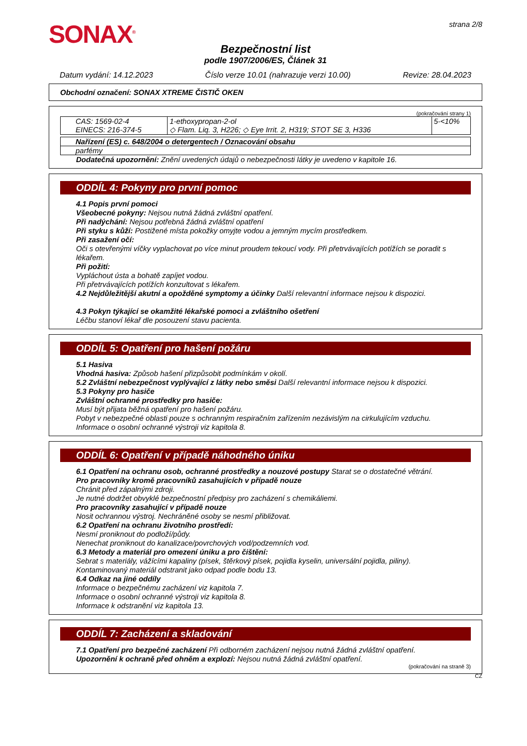SONAX<sup>®</sup>
strana 2/8
Bezpečnostní list
podle 1907/2006/ES, Článek 31
Datum vydání: 14.12.2023 Číslo verze 10.01 (nahrazuje verzi 10.00) Revize: 28.04.2023
Obchodní označení: SONAX XTREME ČISTIČ OKEN
(pokračování strany 1)
| CAS: 1569-02-4 EINECS: 216-374-5 | 1-ethoxypropan-2-ol ◇ Flam. Liq. 3, H226; ◇ Eye Irrit. 2, H319; STOT SE 3, H336 | 5-<10% |
| Nařízení (ES) c. 648/2004 o detergentech / Oznacování obsahu |
| parfémy |
Dodatečná upozornění: Znění uvedených údajů o nebezpečnosti látky je uvedeno v kapitole 16.
ODDÍL 4: Pokyny pro první pomoc
4.1 Popis první pomoci
Všeobecné pokyny: Nejsou nutná žádná zvláštní opatření.
Při nadýchání: Nejsou potřebná žádná zvláštní opatření
Při styku s kůží: Postižené místa pokožky omyjte vodou a jemným mycím prostředkem.
Při zasažení očí:
Oči s otevřenými víčky vyplachovat po více minut proudem tekoucí vody. Při přetrvávajících potížích se poradit s lékařem.
Při požití:
Vypláchout ústa a bohatě zapíjet vodou.
Při přetrvávajících potížích konzultovat s lékařem.
4.2 Nejdůležitější akutní a opožděné symptomy a účinky Další relevantní informace nejsou k dispozici.
4.3 Pokyn týkající se okamžité lékařské pomoci a zvláštního ošetření
Léčbu stanoví lékař dle posouzení stavu pacienta.
ODDÍL 5: Opatření pro hašení požáru
5.1 Hasiva
Vhodná hasiva: Způsob hašení přizpůsobit podmínkám v okolí.
5.2 Zvláštní nebezpečnost vyplývající z látky nebo směsi Další relevantní informace nejsou k dispozici.
5.3 Pokyny pro hasiče
Zvláštní ochranné prostředky pro hasiče:
Musí být přijata běžná opatření pro hašení požáru.
Pobyt v nebezpečné oblasti pouze s ochranným respiračním zařízením nezávislým na cirkulujícím vzduchu.
Informace o osobní ochranné výstroji viz kapitola 8.
ODDÍL 6: Opatření v případě náhodného úniku
6.1 Opatření na ochranu osob, ochranné prostředky a nouzové postupy Starat se o dostatečné větrání.
Pro pracovníky kromě pracovníků zasahujících v případě nouze
Chránit před zápalnými zdroji.
Je nutné dodržet obvyklé bezpečnostní předpisy pro zacházení s chemikáliemi.
Pro pracovníky zasahující v případě nouze
Nosit ochrannou výstroj. Nechráněné osoby se nesmí přibližovat.
6.2 Opatření na ochranu životního prostředí:
Nesmí proniknout do podloží/půdy.
Nenechat proniknout do kanalizace/povrchových vod/podzemních vod.
6.3 Metody a materiál pro omezení úniku a pro čištění:
Sebrat s materiály, vážícími kapaliny (písek, štěrkový písek, pojidla kyselin, universální pojidla, piliny).
Kontaminovaný materiál odstranit jako odpad podle bodu 13.
6.4 Odkaz na jiné oddíly
Informace o bezpečnému zacházení viz kapitola 7.
Informace o osobní ochranné výstroji viz kapitola 8.
Informace k odstranění viz kapitola 13.
ODDÍL 7: Zacházení a skladování
7.1 Opatření pro bezpečné zacházení Při odborném zacházení nejsou nutná žádná zvláštní opatření.
Upozornění k ochraně před ohněm a explozí: Nejsou nutná žádná zvláštní opatření.
(pokračování na straně 3)
CZ